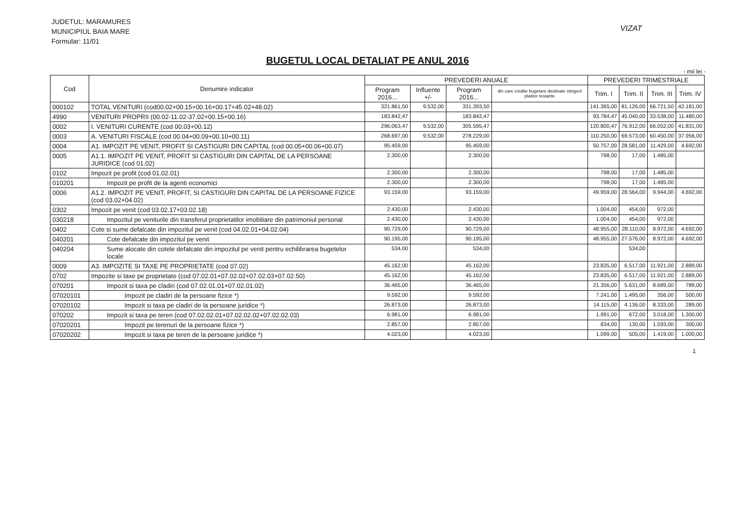JUDETUL: MARAMURES
MUNICIPIUL BAIA MARE
Formular: 11/01
VIZAT
BUGETUL LOCAL DETALIAT PE ANUL 2016
- mii lei -
| Cod | Denumire indicator | PREVEDERI ANUALE | | | | PREVEDERI TRIMESTRIALE | | | |
| --- | --- | --- | --- | --- | --- | --- | --- | --- | --- |
| | | Program 2016... | Influente +/- | Program 2016... | din care credite bugetare destinate stingerii platilor restante | Trim. I | Trim. II | Trim. III | Trim. IV |
| 000102 | TOTAL VENITURI (cod00.02+00.15+00.16+00.17+45.02+48.02) | 321.861,50 | 9.532,00 | 331.393,50 | | 141.365,00 | 81.126,00 | 66.721,50 | 42.181,00 |
| 4990 | VENITURI PROPRII (00.02-11.02-37.02+00.15+00.16) | 183.842,47 | | 183.842,47 | | 93.784,47 | 45.040,00 | 33.538,00 | 11.480,00 |
| 0002 | I. VENITURI CURENTE (cod 00.03+00.12) | 296.063,47 | 9.532,00 | 305.595,47 | | 120.800,47 | 76.912,00 | 66.052,00 | 41.831,00 |
| 0003 | A. VENITURI FISCALE (cod 00.04+00.09+00.10+00.11) | 268.697,00 | 9.532,00 | 278.229,00 | | 110.250,00 | 69.573,00 | 60.450,00 | 37.956,00 |
| 0004 | A1. IMPOZIT PE VENIT, PROFIT SI CASTIGURI DIN CAPITAL (cod 00.05+00.06+00.07) | 95.459,00 | | 95.459,00 | | 50.757,00 | 28.581,00 | 11.429,00 | 4.692,00 |
| 0005 | A1.1. IMPOZIT PE VENIT, PROFIT SI CASTIGURI DIN CAPITAL DE LA PERSOANE JURIDICE (cod 01.02) | 2.300,00 | | 2.300,00 | | 798,00 | 17,00 | 1.485,00 | |
| 0102 | Impozit pe profit (cod 01.02.01) | 2.300,00 | | 2.300,00 | | 798,00 | 17,00 | 1.485,00 | |
| 010201 | Impozit pe profit de la agenti economici | 2.300,00 | | 2.300,00 | | 798,00 | 17,00 | 1.485,00 | |
| 0006 | A1.2. IMPOZIT PE VENIT, PROFIT, SI CASTIGURI DIN CAPITAL DE LA PERSOANE FIZICE (cod 03.02+04.02) | 93.159,00 | | 93.159,00 | | 49.959,00 | 28.564,00 | 9.944,00 | 4.692,00 |
| 0302 | Impozit pe venit (cod 03.02.17+03.02.18) | 2.430,00 | | 2.430,00 | | 1.004,00 | 454,00 | 972,00 | |
| 030218 | Impozitul pe veniturile din transferul proprietatilor imobiliare din patrimoniul personal | 2.430,00 | | 2.430,00 | | 1.004,00 | 454,00 | 972,00 | |
| 0402 | Cote si sume defalcate din impozitul pe venit (cod 04.02.01+04.02.04) | 90.729,00 | | 90.729,00 | | 48.955,00 | 28.110,00 | 8.972,00 | 4.692,00 |
| 040201 | Cote defalcate din impozitul pe venit | 90.195,00 | | 90.195,00 | | 48.955,00 | 27.576,00 | 8.972,00 | 4.692,00 |
| 040204 | Sume alocate din cotele defalcate din impozitul pe venit pentru echilibrarea bugetelor locale | 534,00 | | 534,00 | | | 534,00 | | |
| 0009 | A3. IMPOZITE SI TAXE PE PROPRIETATE (cod 07.02) | 45.162,00 | | 45.162,00 | | 23.835,00 | 6.517,00 | 11.921,00 | 2.889,00 |
| 0702 | Impozite si taxe pe proprietate (cod 07.02.01+07.02.02+07.02.03+07.02.50) | 45.162,00 | | 45.162,00 | | 23.835,00 | 6.517,00 | 11.921,00 | 2.889,00 |
| 070201 | Impozit si taxa pe cladiri (cod 07.02.01.01+07.02.01.02) | 36.465,00 | | 36.465,00 | | 21.356,00 | 5.631,00 | 8.689,00 | 789,00 |
| 07020101 | Impozit pe cladiri de la persoane fizice *) | 9.592,00 | | 9.592,00 | | 7.241,00 | 1.495,00 | 356,00 | 500,00 |
| 07020102 | Impozit si taxa pe cladiri de la persoane juridice *) | 26.873,00 | | 26.873,00 | | 14.115,00 | 4.136,00 | 8.333,00 | 289,00 |
| 070202 | Impozit si taxa pe teren (cod 07.02.02.01+07.02.02.02+07.02.02.03) | 6.981,00 | | 6.981,00 | | 1.991,00 | 672,00 | 3.018,00 | 1.300,00 |
| 07020201 | Impozit pe terenuri de la persoane fizice *) | 2.857,00 | | 2.857,00 | | 834,00 | 130,00 | 1.593,00 | 300,00 |
| 07020202 | Impozit si taxa pe teren de la persoane juridice *) | 4.023,00 | | 4.023,00 | | 1.099,00 | 505,00 | 1.419,00 | 1.000,00 |
1